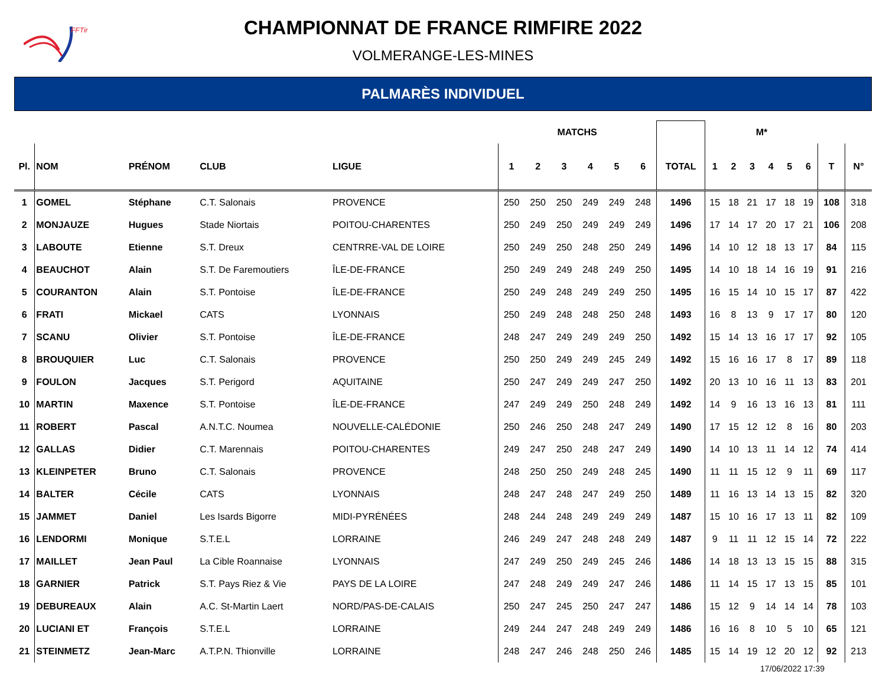FFTir
CHAMPIONNAT DE FRANCE RIMFIRE 2022
VOLMERANGE-LES-MINES
PALMARÈS INDIVIDUEL
| | | | | | MATCHS | | | | | | | M* | | | | | | | |
| --- | --- | --- | --- | --- | --- | --- | --- | --- | --- | --- | --- | --- | --- | --- | --- | --- | --- | --- | --- |
| Pl. | NOM | PRÉNOM | CLUB | LIGUE | 1 | 2 | 3 | 4 | 5 | 6 | TOTAL | 1 | 2 | 3 | 4 | 5 | 6 | T | N° |
| 1 | GOMEL | Stéphane | C.T. Salonais | PROVENCE | 250 | 250 | 250 | 249 | 249 | 248 | 1496 | 15 | 18 | 21 | 17 | 18 | 19 | 108 | 318 |
| 2 | MONJAUZE | Hugues | Stade Niortais | POITOU-CHARENTES | 250 | 249 | 250 | 249 | 249 | 249 | 1496 | 17 | 14 | 17 | 20 | 17 | 21 | 106 | 208 |
| 3 | LABOUTE | Etienne | S.T. Dreux | CENTRRE-VAL DE LOIRE | 250 | 249 | 250 | 248 | 250 | 249 | 1496 | 14 | 10 | 12 | 18 | 13 | 17 | 84 | 115 |
| 4 | BEAUCHOT | Alain | S.T. De Faremoutiers | ÎLE-DE-FRANCE | 250 | 249 | 249 | 248 | 249 | 250 | 1495 | 14 | 10 | 18 | 14 | 16 | 19 | 91 | 216 |
| 5 | COURANTON | Alain | S.T. Pontoise | ÎLE-DE-FRANCE | 250 | 249 | 248 | 249 | 249 | 250 | 1495 | 16 | 15 | 14 | 10 | 15 | 17 | 87 | 422 |
| 6 | FRATI | Mickael | CATS | LYONNAIS | 250 | 249 | 248 | 248 | 250 | 248 | 1493 | 16 | 8 | 13 | 9 | 17 | 17 | 80 | 120 |
| 7 | SCANU | Olivier | S.T. Pontoise | ÎLE-DE-FRANCE | 248 | 247 | 249 | 249 | 249 | 250 | 1492 | 15 | 14 | 13 | 16 | 17 | 17 | 92 | 105 |
| 8 | BROUQUIER | Luc | C.T. Salonais | PROVENCE | 250 | 250 | 249 | 249 | 245 | 249 | 1492 | 15 | 16 | 16 | 17 | 8 | 17 | 89 | 118 |
| 9 | FOULON | Jacques | S.T. Perigord | AQUITAINE | 250 | 247 | 249 | 249 | 247 | 250 | 1492 | 20 | 13 | 10 | 16 | 11 | 13 | 83 | 201 |
| 10 | MARTIN | Maxence | S.T. Pontoise | ÎLE-DE-FRANCE | 247 | 249 | 249 | 250 | 248 | 249 | 1492 | 14 | 9 | 16 | 13 | 16 | 13 | 81 | 111 |
| 11 | ROBERT | Pascal | A.N.T.C. Noumea | NOUVELLE-CALÉDONIE | 250 | 246 | 250 | 248 | 247 | 249 | 1490 | 17 | 15 | 12 | 12 | 8 | 16 | 80 | 203 |
| 12 | GALLAS | Didier | C.T. Marennais | POITOU-CHARENTES | 249 | 247 | 250 | 248 | 247 | 249 | 1490 | 14 | 10 | 13 | 11 | 14 | 12 | 74 | 414 |
| 13 | KLEINPETER | Bruno | C.T. Salonais | PROVENCE | 248 | 250 | 250 | 249 | 248 | 245 | 1490 | 11 | 11 | 15 | 12 | 9 | 11 | 69 | 117 |
| 14 | BALTER | Cécile | CATS | LYONNAIS | 248 | 247 | 248 | 247 | 249 | 250 | 1489 | 11 | 16 | 13 | 14 | 13 | 15 | 82 | 320 |
| 15 | JAMMET | Daniel | Les Isards Bigorre | MIDI-PYRÉNÉES | 248 | 244 | 248 | 249 | 249 | 249 | 1487 | 15 | 10 | 16 | 17 | 13 | 11 | 82 | 109 |
| 16 | LENDORMI | Monique | S.T.E.L | LORRAINE | 246 | 249 | 247 | 248 | 248 | 249 | 1487 | 9 | 11 | 11 | 12 | 15 | 14 | 72 | 222 |
| 17 | MAILLET | Jean Paul | La Cible Roannaise | LYONNAIS | 247 | 249 | 250 | 249 | 245 | 246 | 1486 | 14 | 18 | 13 | 13 | 15 | 15 | 88 | 315 |
| 18 | GARNIER | Patrick | S.T. Pays Riez & Vie | PAYS DE LA LOIRE | 247 | 248 | 249 | 249 | 247 | 246 | 1486 | 11 | 14 | 15 | 17 | 13 | 15 | 85 | 101 |
| 19 | DEBUREAUX | Alain | A.C. St-Martin Laert | NORD/PAS-DE-CALAIS | 250 | 247 | 245 | 250 | 247 | 247 | 1486 | 15 | 12 | 9 | 14 | 14 | 14 | 78 | 103 |
| 20 | LUCIANI ET | François | S.T.E.L | LORRAINE | 249 | 244 | 247 | 248 | 249 | 249 | 1486 | 16 | 16 | 8 | 10 | 5 | 10 | 65 | 121 |
| 21 | STEINMETZ | Jean-Marc | A.T.P.N. Thionville | LORRAINE | 248 | 247 | 246 | 248 | 250 | 246 | 1485 | 15 | 14 | 19 | 12 | 20 | 12 | 92 | 213 |
17/06/2022 17:39